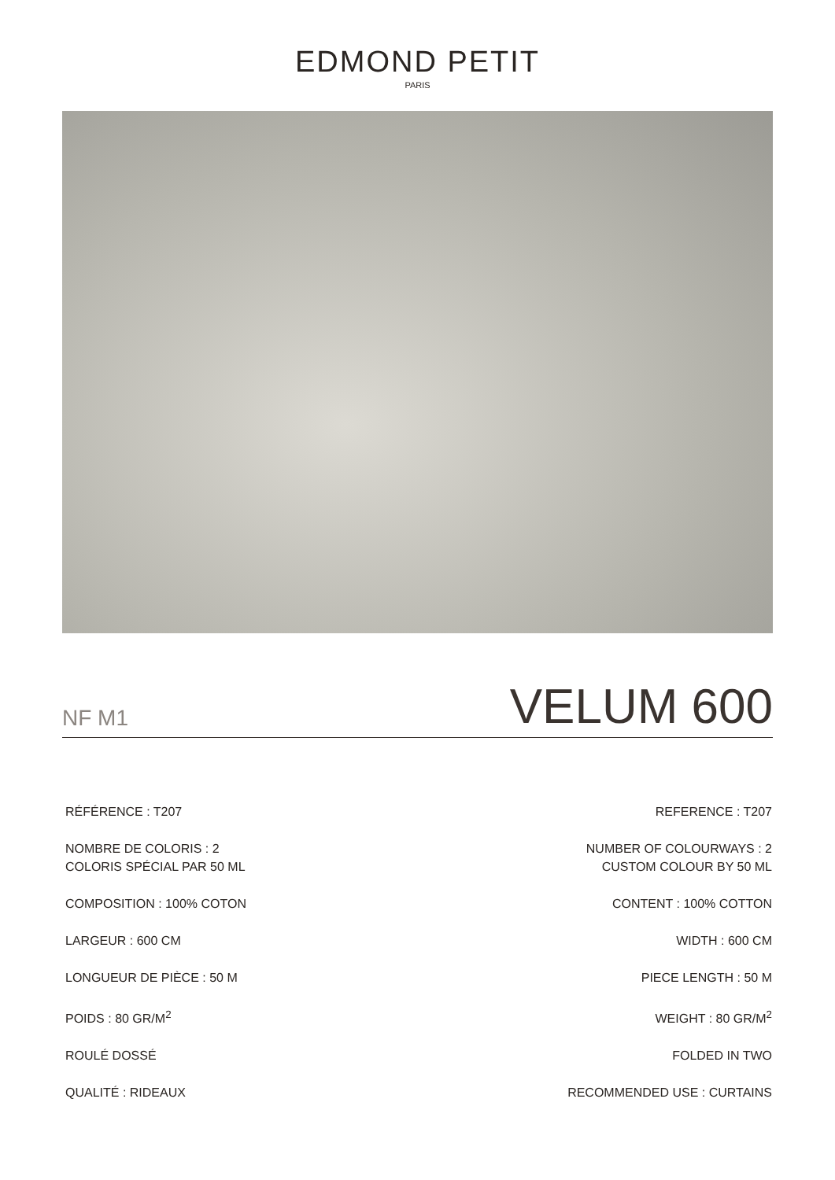EDMOND PETIT
PARIS
NF M1 VELUM 600
RÉFÉRENCE : T207
NOMBRE DE COLORIS : 2
COLORIS SPÉCIAL PAR 50 ML
COMPOSITION : 100% COTON
LARGEUR : 600 CM
LONGUEUR DE PIÈCE : 50 M
POIDS : 80 GR/M<sup>2</sup>
ROULÉ DOSSÉ
QUALITÉ : RIDEAUX
REFERENCE : T207
NUMBER OF COLOURWAYS : 2
CUSTOM COLOUR BY 50 ML
CONTENT : 100% COTTON
WIDTH : 600 CM
PIECE LENGTH : 50 M
WEIGHT : 80 GR/M<sup>2</sup>
FOLDED IN TWO
RECOMMENDED USE : CURTAINS